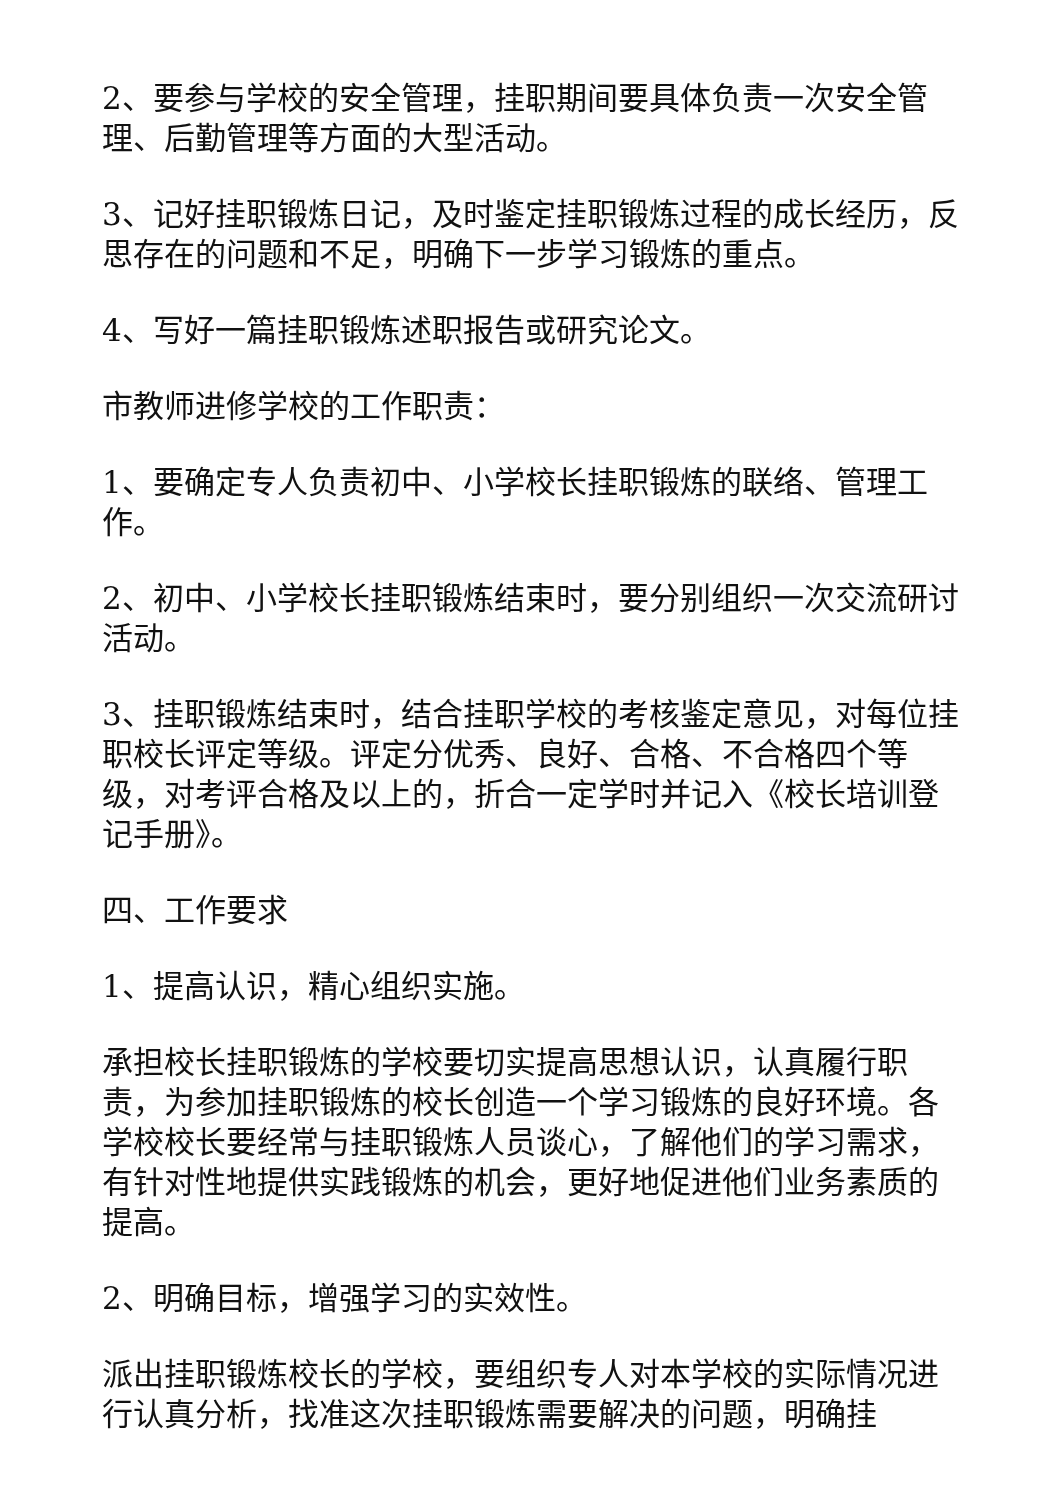2、要参与学校的安全管理，挂职期间要具体负责一次安全管理、后勤管理等方面的大型活动。
3、记好挂职锻炼日记，及时鉴定挂职锻炼过程的成长经历，反思存在的问题和不足，明确下一步学习锻炼的重点。
4、写好一篇挂职锻炼述职报告或研究论文。
市教师进修学校的工作职责：
1、要确定专人负责初中、小学校长挂职锻炼的联络、管理工作。
2、初中、小学校长挂职锻炼结束时，要分别组织一次交流研讨活动。
3、挂职锻炼结束时，结合挂职学校的考核鉴定意见，对每位挂职校长评定等级。评定分优秀、良好、合格、不合格四个等级，对考评合格及以上的，折合一定学时并记入《校长培训登记手册》。
四、工作要求
1、提高认识，精心组织实施。
承担校长挂职锻炼的学校要切实提高思想认识，认真履行职责，为参加挂职锻炼的校长创造一个学习锻炼的良好环境。各学校校长要经常与挂职锻炼人员谈心，了解他们的学习需求，有针对性地提供实践锻炼的机会，更好地促进他们业务素质的提高。
2、明确目标，增强学习的实效性。
派出挂职锻炼校长的学校，要组织专人对本学校的实际情况进行认真分析，找准这次挂职锻炼需要解决的问题，明确挂